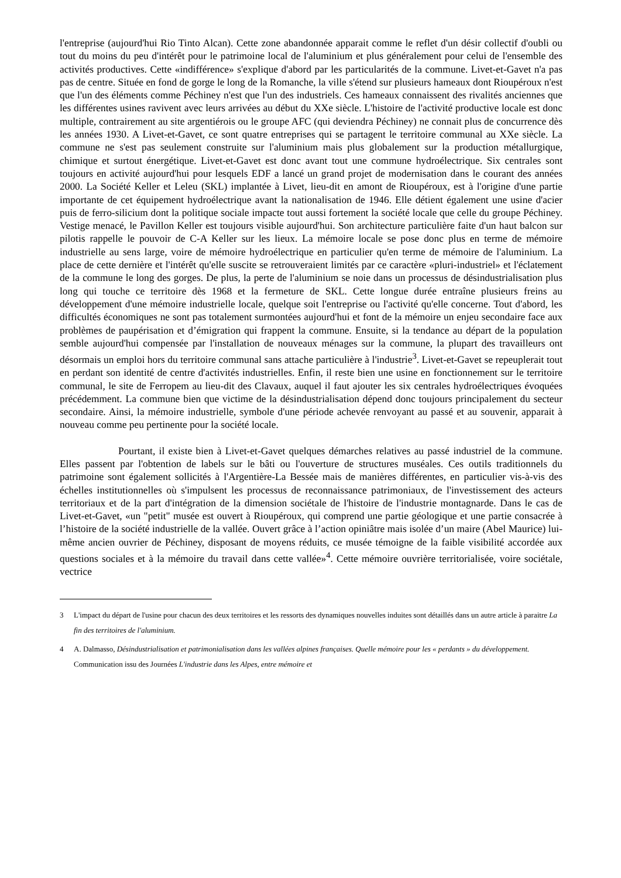l'entreprise (aujourd'hui Rio Tinto Alcan). Cette zone abandonnée apparait comme le reflet d'un désir collectif d'oubli ou tout du moins du peu d'intérêt pour le patrimoine local de l'aluminium et plus généralement pour celui de l'ensemble des activités productives. Cette «indifférence» s'explique d'abord par les particularités de la commune. Livet-et-Gavet n'a pas pas de centre. Située en fond de gorge le long de la Romanche, la ville s'étend sur plusieurs hameaux dont Rioupéroux n'est que l'un des éléments comme Péchiney n'est que l'un des industriels. Ces hameaux connaissent des rivalités anciennes que les différentes usines ravivent avec leurs arrivées au début du XXe siècle. L'histoire de l'activité productive locale est donc multiple, contrairement au site argentiérois ou le groupe AFC (qui deviendra Péchiney) ne connait plus de concurrence dès les années 1930. A Livet-et-Gavet, ce sont quatre entreprises qui se partagent le territoire communal au XXe siècle. La commune ne s'est pas seulement construite sur l'aluminium mais plus globalement sur la production métallurgique, chimique et surtout énergétique. Livet-et-Gavet est donc avant tout une commune hydroélectrique. Six centrales sont toujours en activité aujourd'hui pour lesquels EDF a lancé un grand projet de modernisation dans le courant des années 2000. La Société Keller et Leleu (SKL) implantée à Livet, lieu-dit en amont de Rioupéroux, est à l'origine d'une partie importante de cet équipement hydroélectrique avant la nationalisation de 1946. Elle détient également une usine d'acier puis de ferro-silicium dont la politique sociale impacte tout aussi fortement la société locale que celle du groupe Péchiney. Vestige menacé, le Pavillon Keller est toujours visible aujourd'hui. Son architecture particulière faite d'un haut balcon sur pilotis rappelle le pouvoir de C-A Keller sur les lieux. La mémoire locale se pose donc plus en terme de mémoire industrielle au sens large, voire de mémoire hydroélectrique en particulier qu'en terme de mémoire de l'aluminium. La place de cette dernière et l'intérêt qu'elle suscite se retrouveraient limités par ce caractère «pluri-industriel» et l'éclatement de la commune le long des gorges. De plus, la perte de l'aluminium se noie dans un processus de désindustrialisation plus long qui touche ce territoire dès 1968 et la fermeture de SKL. Cette longue durée entraîne plusieurs freins au développement d'une mémoire industrielle locale, quelque soit l'entreprise ou l'activité qu'elle concerne. Tout d'abord, les difficultés économiques ne sont pas totalement surmontées aujourd'hui et font de la mémoire un enjeu secondaire face aux problèmes de paupérisation et d’émigration qui frappent la commune. Ensuite, si la tendance au départ de la population semble aujourd'hui compensée par l'installation de nouveaux ménages sur la commune, la plupart des travailleurs ont désormais un emploi hors du territoire communal sans attache particulière à l'industrie<sup>3</sup>. Livet-et-Gavet se repeuplerait tout en perdant son identité de centre d'activités industrielles. Enfin, il reste bien une usine en fonctionnement sur le territoire communal, le site de Ferropem au lieu-dit des Clavaux, auquel il faut ajouter les six centrales hydroélectriques évoquées précédemment. La commune bien que victime de la désindustrialisation dépend donc toujours principalement du secteur secondaire. Ainsi, la mémoire industrielle, symbole d'une période achevée renvoyant au passé et au souvenir, apparait à nouveau comme peu pertinente pour la société locale.
Pourtant, il existe bien à Livet-et-Gavet quelques démarches relatives au passé industriel de la commune. Elles passent par l'obtention de labels sur le bâti ou l'ouverture de structures muséales. Ces outils traditionnels du patrimoine sont également sollicités à l'Argentière-La Bessée mais de manières différentes, en particulier vis-à-vis des échelles institutionnelles où s'impulsent les processus de reconnaissance patrimoniaux, de l'investissement des acteurs territoriaux et de la part d'intégration de la dimension sociétale de l'histoire de l'industrie montagnarde. Dans le cas de Livet-et-Gavet, «un "petit" musée est ouvert à Rioupéroux, qui comprend une partie géologique et une partie consacrée à l’histoire de la société industrielle de la vallée. Ouvert grâce à l’action opiniâtre mais isolée d’un maire (Abel Maurice) lui-même ancien ouvrier de Péchiney, disposant de moyens réduits, ce musée témoigne de la faible visibilité accordée aux questions sociales et à la mémoire du travail dans cette vallée»<sup>4</sup>. Cette mémoire ouvrière territorialisée, voire sociétale, vectrice
3 L'impact du départ de l'usine pour chacun des deux territoires et les ressorts des dynamiques nouvelles induites sont détaillés dans un autre article à paraitre La fin des territoires de l'aluminium.
4 A. Dalmasso, Désindustrialisation et patrimonialisation dans les vallées alpines françaises. Quelle mémoire pour les « perdants » du développement. Communication issu des Journées L'industrie dans les Alpes, entre mémoire et